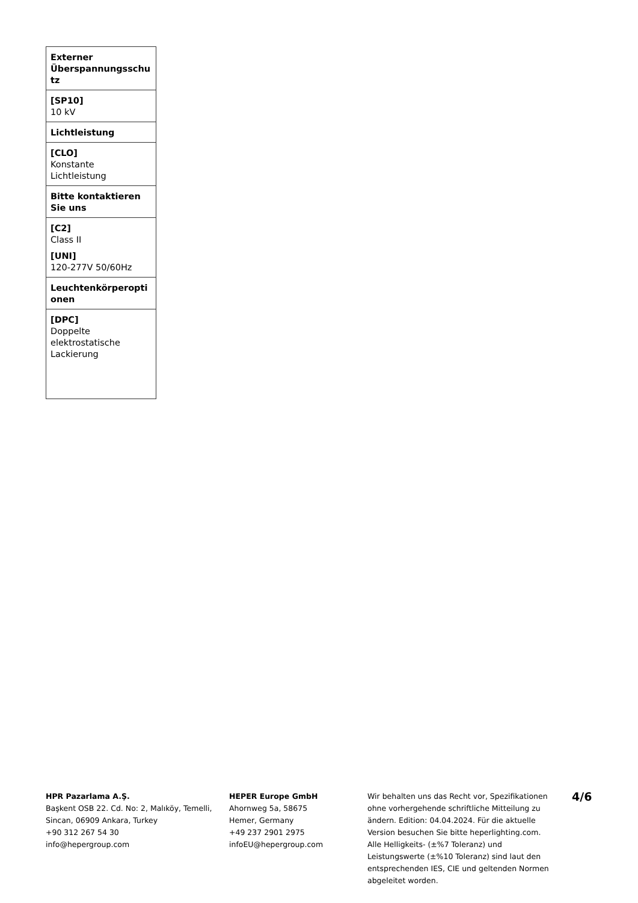| Externer Überspannungsschu tz |
| [SP10] 10 kV |
| Lichtleistung |
| [CLO] Konstante Lichtleistung |
| Bitte kontaktieren Sie uns |
| [C2] Class II [UNI] 120-277V 50/60Hz |
| Leuchtenkörperopti onen |
| [DPC] Doppelte elektrostatische Lackierung |
HPR Pazarlama A.Ş.
Başkent OSB 22. Cd. No: 2, Malıköy, Temelli, Sincan, 06909 Ankara, Turkey
+90 312 267 54 30
info@hepergroup.com
HEPER Europe GmbH
Ahornweg 5a, 58675
Hemer, Germany
+49 237 2901 2975
infoEU@hepergroup.com
Wir behalten uns das Recht vor, Spezifikationen ohne vorhergehende schriftliche Mitteilung zu ändern. Edition: 04.04.2024. Für die aktuelle Version besuchen Sie bitte heperlighting.com. Alle Helligkeits- (±%7 Toleranz) und Leistungswerte (±%10 Toleranz) sind laut den entsprechenden IES, CIE und geltenden Normen abgeleitet worden.
4/6